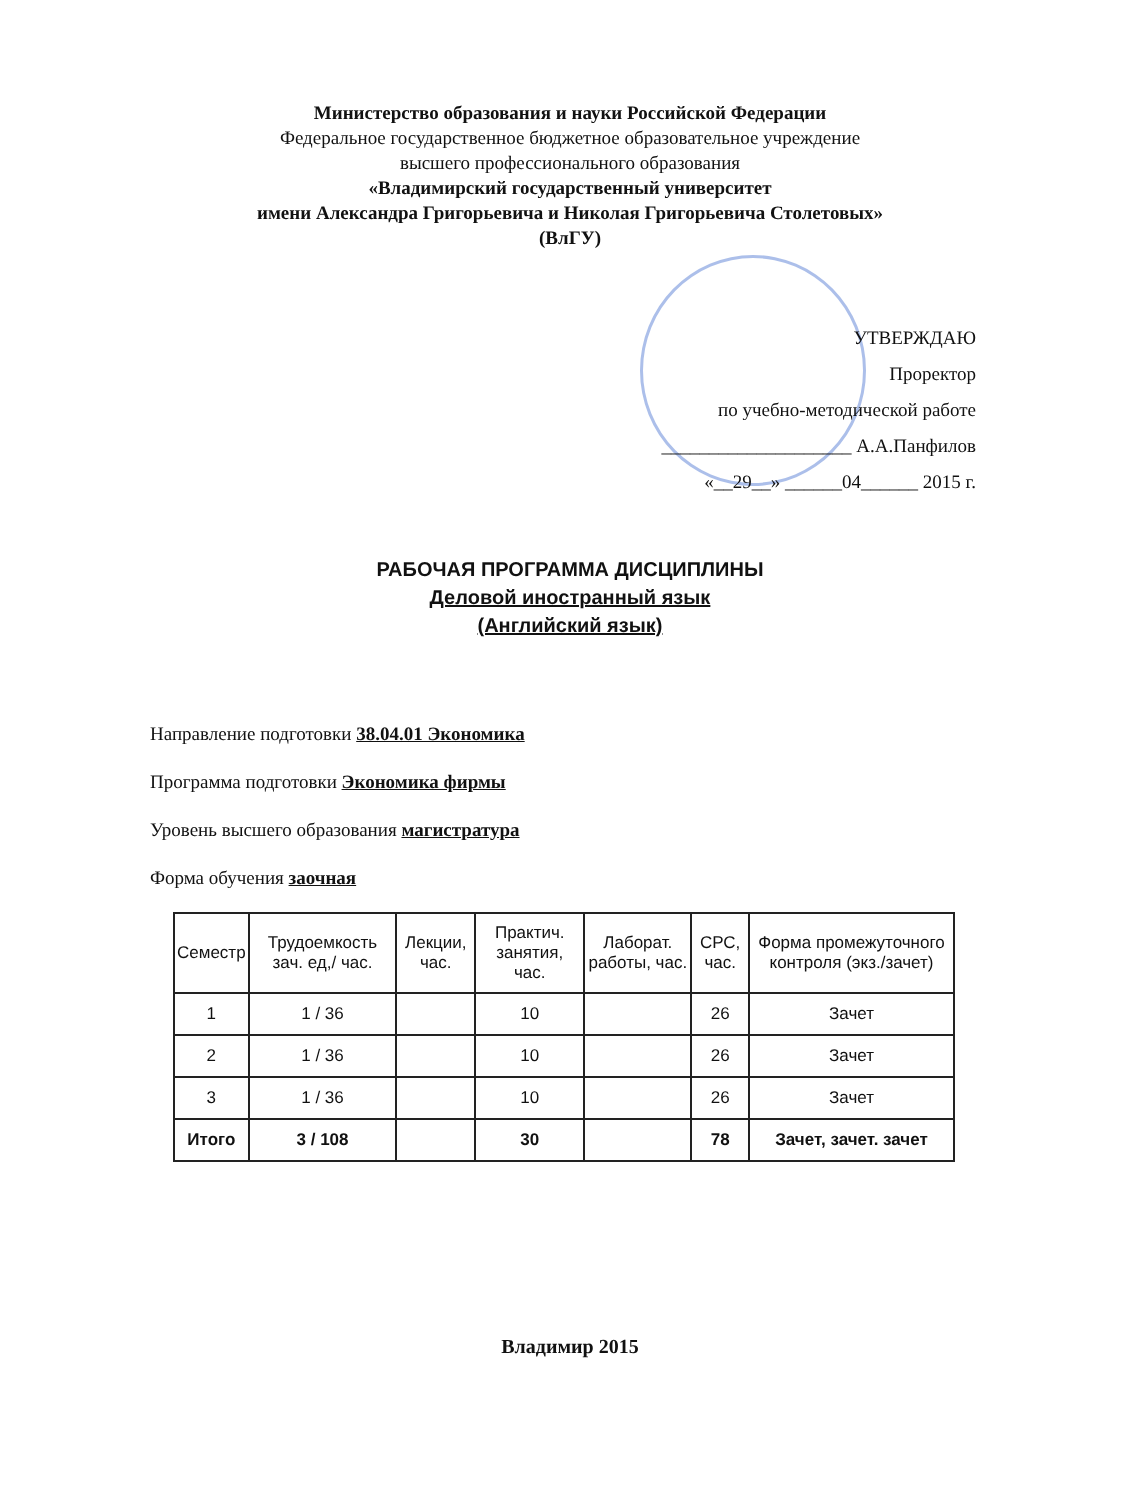Министерство образования и науки Российской Федерации
Федеральное государственное бюджетное образовательное учреждение
высшего профессионального образования
«Владимирский государственный университет
имени Александра Григорьевича и Николая Григорьевича Столетовых»
(ВлГУ)
УТВЕРЖДАЮ
Проректор
по учебно-методической работе
____________________ А.А.Панфилов
«__29__» ______04______ 2015 г.
РАБОЧАЯ ПРОГРАММА ДИСЦИПЛИНЫ
Деловой иностранный язык
(Английский язык)
Направление подготовки 38.04.01 Экономика
Программа подготовки Экономика фирмы
Уровень высшего образования магистратура
Форма обучения заочная
| Семестр | Трудоемкость зач. ед,/ час. | Лекции, час. | Практич. занятия, час. | Лаборат. работы, час. | СРС, час. | Форма промежуточного контроля (экз./зачет) |
| --- | --- | --- | --- | --- | --- | --- |
| 1 | 1 / 36 | | 10 | | 26 | Зачет |
| 2 | 1 / 36 | | 10 | | 26 | Зачет |
| 3 | 1 / 36 | | 10 | | 26 | Зачет |
| Итого | 3 / 108 | | 30 | | 78 | Зачет, зачет. зачет |
Владимир 2015